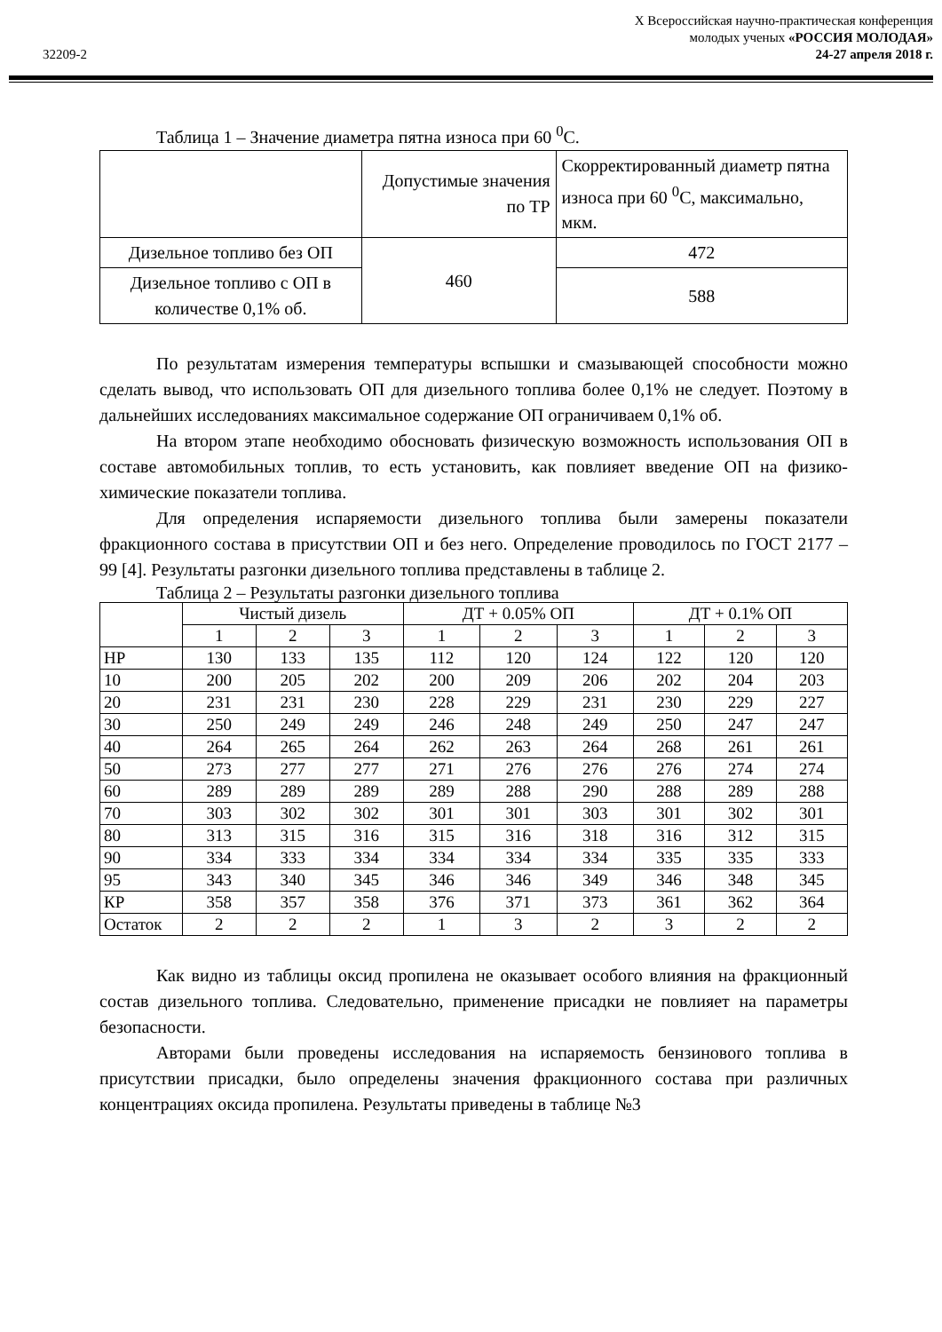32209-2
X Всероссийская научно-практическая конференция
молодых ученых «РОССИЯ МОЛОДАЯ»
24-27 апреля 2018 г.
Таблица 1 – Значение диаметра пятна износа при 60 <sup>0</sup>С.
| | Допустимые значения по ТР | Скорректированный диаметр пятна износа при 60 <sup>0</sup>С, максимально, мкм. |
| --- | --- | --- |
| Дизельное топливо без ОП | 460 | 472 |
| Дизельное топливо с ОП в количестве 0,1% об. | | 588 |
По результатам измерения температуры вспышки и смазывающей способности можно сделать вывод, что использовать ОП для дизельного топлива более 0,1% не следует. Поэтому в дальнейших исследованиях максимальное содержание ОП ограничиваем 0,1% об.
На втором этапе необходимо обосновать физическую возможность использования ОП в составе автомобильных топлив, то есть установить, как повлияет введение ОП на физико- химические показатели топлива.
Для определения испаряемости дизельного топлива были замерены показатели фракционного состава в присутствии ОП и без него. Определение проводилось по ГОСТ 2177 – 99 [4]. Результаты разгонки дизельного топлива представлены в таблице 2.
Таблица 2 – Результаты разгонки дизельного топлива
| | Чистый дизель | | | ДТ + 0.05% ОП | | | ДТ + 0.1% ОП | | |
| --- | --- | --- | --- | --- | --- | --- | --- | --- | --- |
| | 1 | 2 | 3 | 1 | 2 | 3 | 1 | 2 | 3 |
| НР | 130 | 133 | 135 | 112 | 120 | 124 | 122 | 120 | 120 |
| 10 | 200 | 205 | 202 | 200 | 209 | 206 | 202 | 204 | 203 |
| 20 | 231 | 231 | 230 | 228 | 229 | 231 | 230 | 229 | 227 |
| 30 | 250 | 249 | 249 | 246 | 248 | 249 | 250 | 247 | 247 |
| 40 | 264 | 265 | 264 | 262 | 263 | 264 | 268 | 261 | 261 |
| 50 | 273 | 277 | 277 | 271 | 276 | 276 | 276 | 274 | 274 |
| 60 | 289 | 289 | 289 | 289 | 288 | 290 | 288 | 289 | 288 |
| 70 | 303 | 302 | 302 | 301 | 301 | 303 | 301 | 302 | 301 |
| 80 | 313 | 315 | 316 | 315 | 316 | 318 | 316 | 312 | 315 |
| 90 | 334 | 333 | 334 | 334 | 334 | 334 | 335 | 335 | 333 |
| 95 | 343 | 340 | 345 | 346 | 346 | 349 | 346 | 348 | 345 |
| КР | 358 | 357 | 358 | 376 | 371 | 373 | 361 | 362 | 364 |
| Остаток | 2 | 2 | 2 | 1 | 3 | 2 | 3 | 2 | 2 |
Как видно из таблицы оксид пропилена не оказывает особого влияния на фракционный состав дизельного топлива. Следовательно, применение присадки не повлияет на параметры безопасности.
Авторами были проведены исследования на испаряемость бензинового топлива в присутствии присадки, было определены значения фракционного состава при различных концентрациях оксида пропилена. Результаты приведены в таблице №3